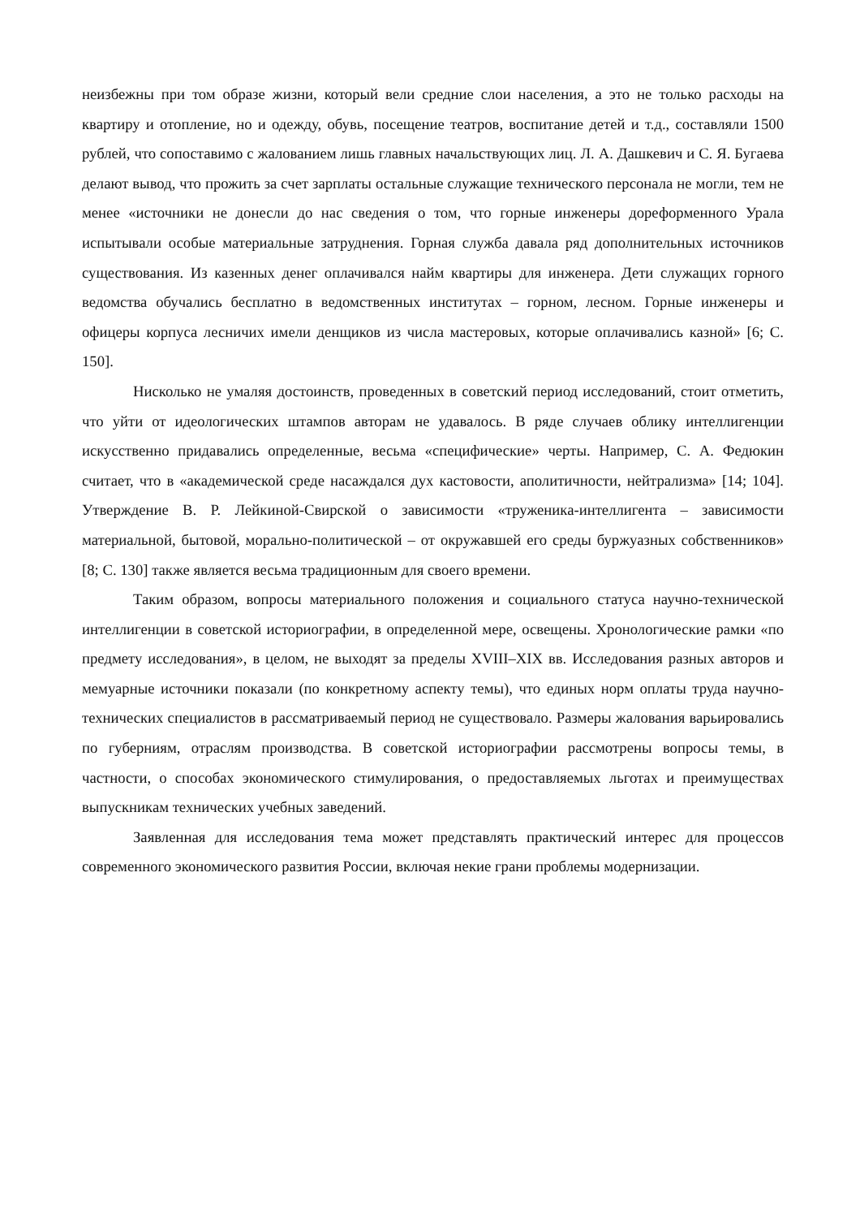неизбежны при том образе жизни, который вели средние слои населения, а это не только расходы на квартиру и отопление, но и одежду, обувь, посещение театров, воспитание детей и т.д., составляли 1500 рублей, что сопоставимо с жалованием лишь главных начальствующих лиц. Л. А. Дашкевич и С. Я. Бугаева делают вывод, что прожить за счет зарплаты остальные служащие технического персонала не могли, тем не менее «источники не донесли до нас сведения о том, что горные инженеры дореформенного Урала испытывали особые материальные затруднения. Горная служба давала ряд дополнительных источников существования. Из казенных денег оплачивался найм квартиры для инженера. Дети служащих горного ведомства обучались бесплатно в ведомственных институтах – горном, лесном. Горные инженеры и офицеры корпуса лесничих имели денщиков из числа мастеровых, которые оплачивались казной» [6; С. 150].
Нисколько не умаляя достоинств, проведенных в советский период исследований, стоит отметить, что уйти от идеологических штампов авторам не удавалось. В ряде случаев облику интеллигенции искусственно придавались определенные, весьма «специфические» черты. Например, С. А. Федюкин считает, что в «академической среде насаждался дух кастовости, аполитичности, нейтрализма» [14; 104]. Утверждение В. Р. Лейкиной-Свирской о зависимости «труженика-интеллигента – зависимости материальной, бытовой, морально-политической – от окружавшей его среды буржуазных собственников» [8; С. 130] также является весьма традиционным для своего времени.
Таким образом, вопросы материального положения и социального статуса научно-технической интеллигенции в советской историографии, в определенной мере, освещены. Хронологические рамки «по предмету исследования», в целом, не выходят за пределы XVIII–XIX вв. Исследования разных авторов и мемуарные источники показали (по конкретному аспекту темы), что единых норм оплаты труда научно-технических специалистов в рассматриваемый период не существовало. Размеры жалования варьировались по губерниям, отраслям производства. В советской историографии рассмотрены вопросы темы, в частности, о способах экономического стимулирования, о предоставляемых льготах и преимуществах выпускникам технических учебных заведений.
Заявленная для исследования тема может представлять практический интерес для процессов современного экономического развития России, включая некие грани проблемы модернизации.